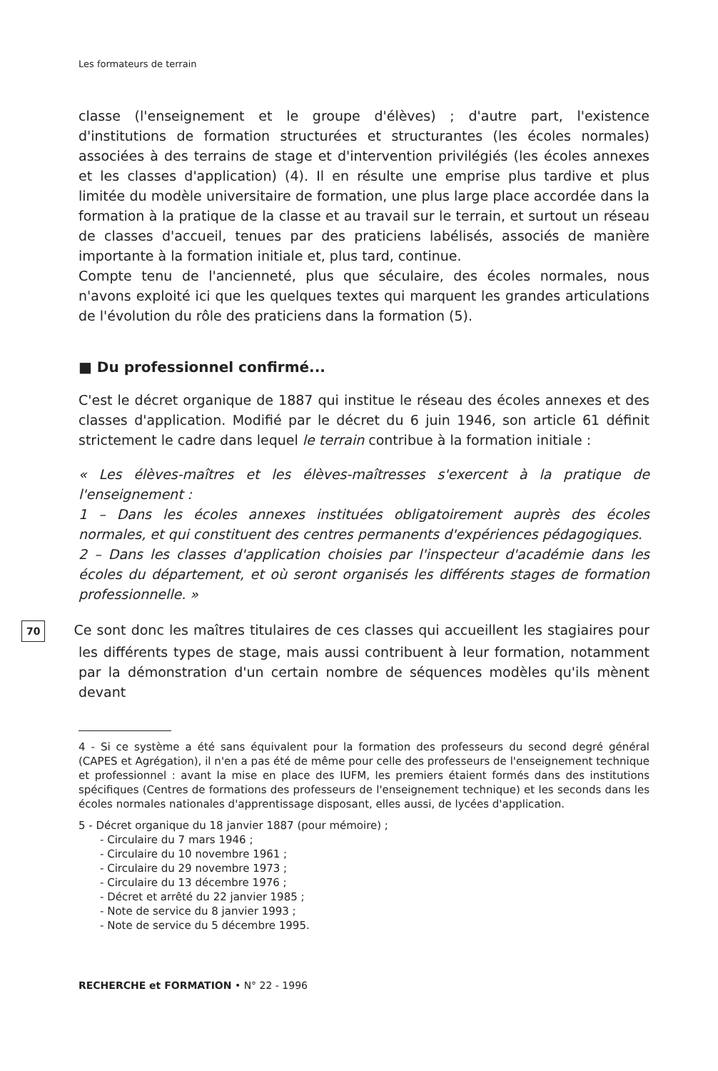Les formateurs de terrain
classe (l'enseignement et le groupe d'élèves) ; d'autre part, l'existence d'institutions de formation structurées et structurantes (les écoles normales) associées à des terrains de stage et d'intervention privilégiés (les écoles annexes et les classes d'application) (4). Il en résulte une emprise plus tardive et plus limitée du modèle universitaire de formation, une plus large place accordée dans la formation à la pratique de la classe et au travail sur le terrain, et surtout un réseau de classes d'accueil, tenues par des praticiens labélisés, associés de manière importante à la formation initiale et, plus tard, continue.
Compte tenu de l'ancienneté, plus que séculaire, des écoles normales, nous n'avons exploité ici que les quelques textes qui marquent les grandes articulations de l'évolution du rôle des praticiens dans la formation (5).
■ Du professionnel confirmé...
C'est le décret organique de 1887 qui institue le réseau des écoles annexes et des classes d'application. Modifié par le décret du 6 juin 1946, son article 61 définit strictement le cadre dans lequel le terrain contribue à la formation initiale :
« Les élèves-maîtres et les élèves-maîtresses s'exercent à la pratique de l'enseignement :
1 – Dans les écoles annexes instituées obligatoirement auprès des écoles normales, et qui constituent des centres permanents d'expériences pédagogiques.
2 – Dans les classes d'application choisies par l'inspecteur d'académie dans les écoles du département, et où seront organisés les différents stages de formation professionnelle. »
70 Ce sont donc les maîtres titulaires de ces classes qui accueillent les stagiaires pour les différents types de stage, mais aussi contribuent à leur formation, notamment par la démonstration d'un certain nombre de séquences modèles qu'ils mènent devant
4 - Si ce système a été sans équivalent pour la formation des professeurs du second degré général (CAPES et Agrégation), il n'en a pas été de même pour celle des professeurs de l'enseignement technique et professionnel : avant la mise en place des IUFM, les premiers étaient formés dans des institutions spécifiques (Centres de formations des professeurs de l'enseignement technique) et les seconds dans les écoles normales nationales d'apprentissage disposant, elles aussi, de lycées d'application.
5 - Décret organique du 18 janvier 1887 (pour mémoire) ;
- Circulaire du 7 mars 1946 ;
- Circulaire du 10 novembre 1961 ;
- Circulaire du 29 novembre 1973 ;
- Circulaire du 13 décembre 1976 ;
- Décret et arrêté du 22 janvier 1985 ;
- Note de service du 8 janvier 1993 ;
- Note de service du 5 décembre 1995.
RECHERCHE et FORMATION • N° 22 - 1996